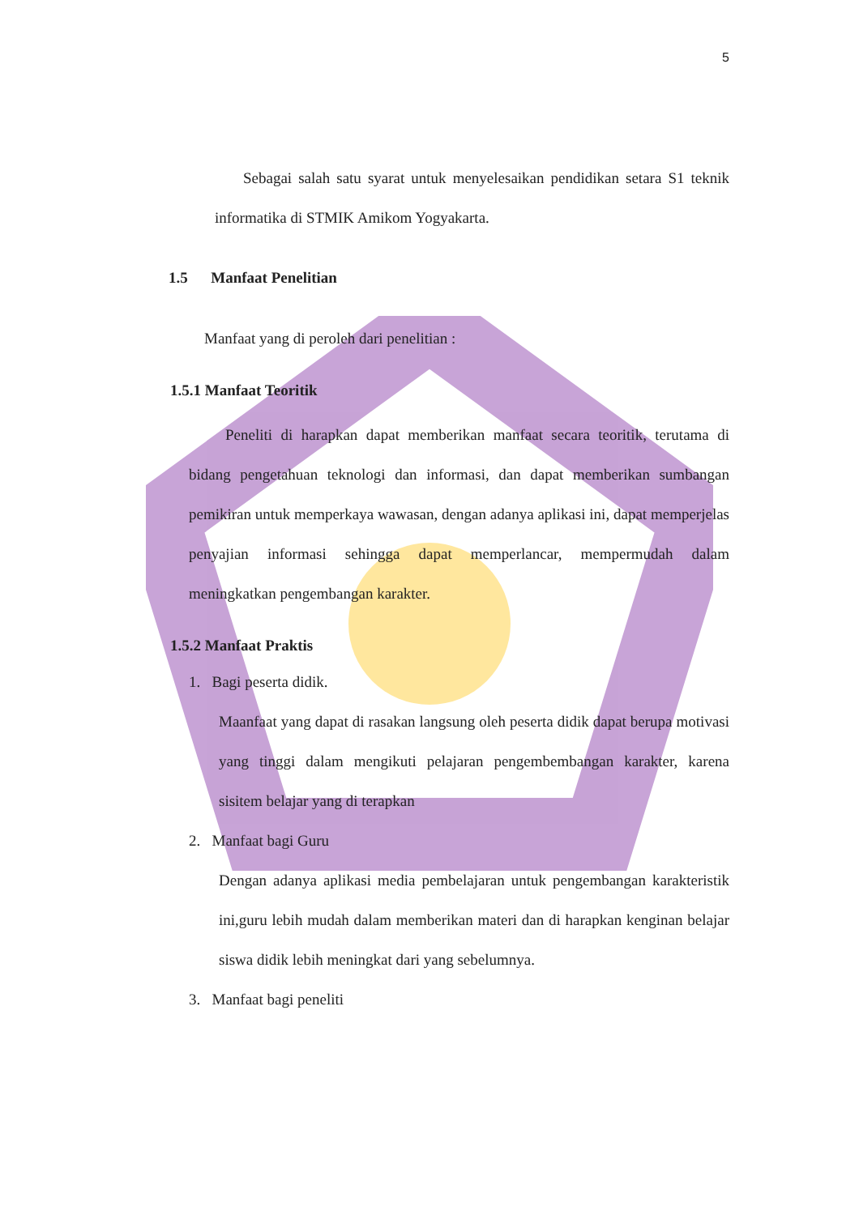5
Sebagai salah satu syarat untuk menyelesaikan pendidikan setara S1 teknik informatika di STMIK Amikom Yogyakarta.
1.5 Manfaat Penelitian
Manfaat yang di peroleh dari penelitian :
1.5.1 Manfaat Teoritik
Peneliti di harapkan dapat memberikan manfaat secara teoritik, terutama di bidang pengetahuan teknologi dan informasi, dan dapat memberikan sumbangan pemikiran untuk memperkaya wawasan, dengan adanya aplikasi ini, dapat memperjelas penyajian informasi sehingga dapat memperlancar, mempermudah dalam meningkatkan pengembangan karakter.
1.5.2 Manfaat Praktis
1. Bagi peserta didik.
Maanfaat yang dapat di rasakan langsung oleh peserta didik dapat berupa motivasi yang tinggi dalam mengikuti pelajaran pengembembangan karakter, karena sisitem belajar yang di terapkan
2. Manfaat bagi Guru
Dengan adanya aplikasi media pembelajaran untuk pengembangan karakteristik ini,guru lebih mudah dalam memberikan materi dan di harapkan kenginan belajar siswa didik lebih meningkat dari yang sebelumnya.
3. Manfaat bagi peneliti